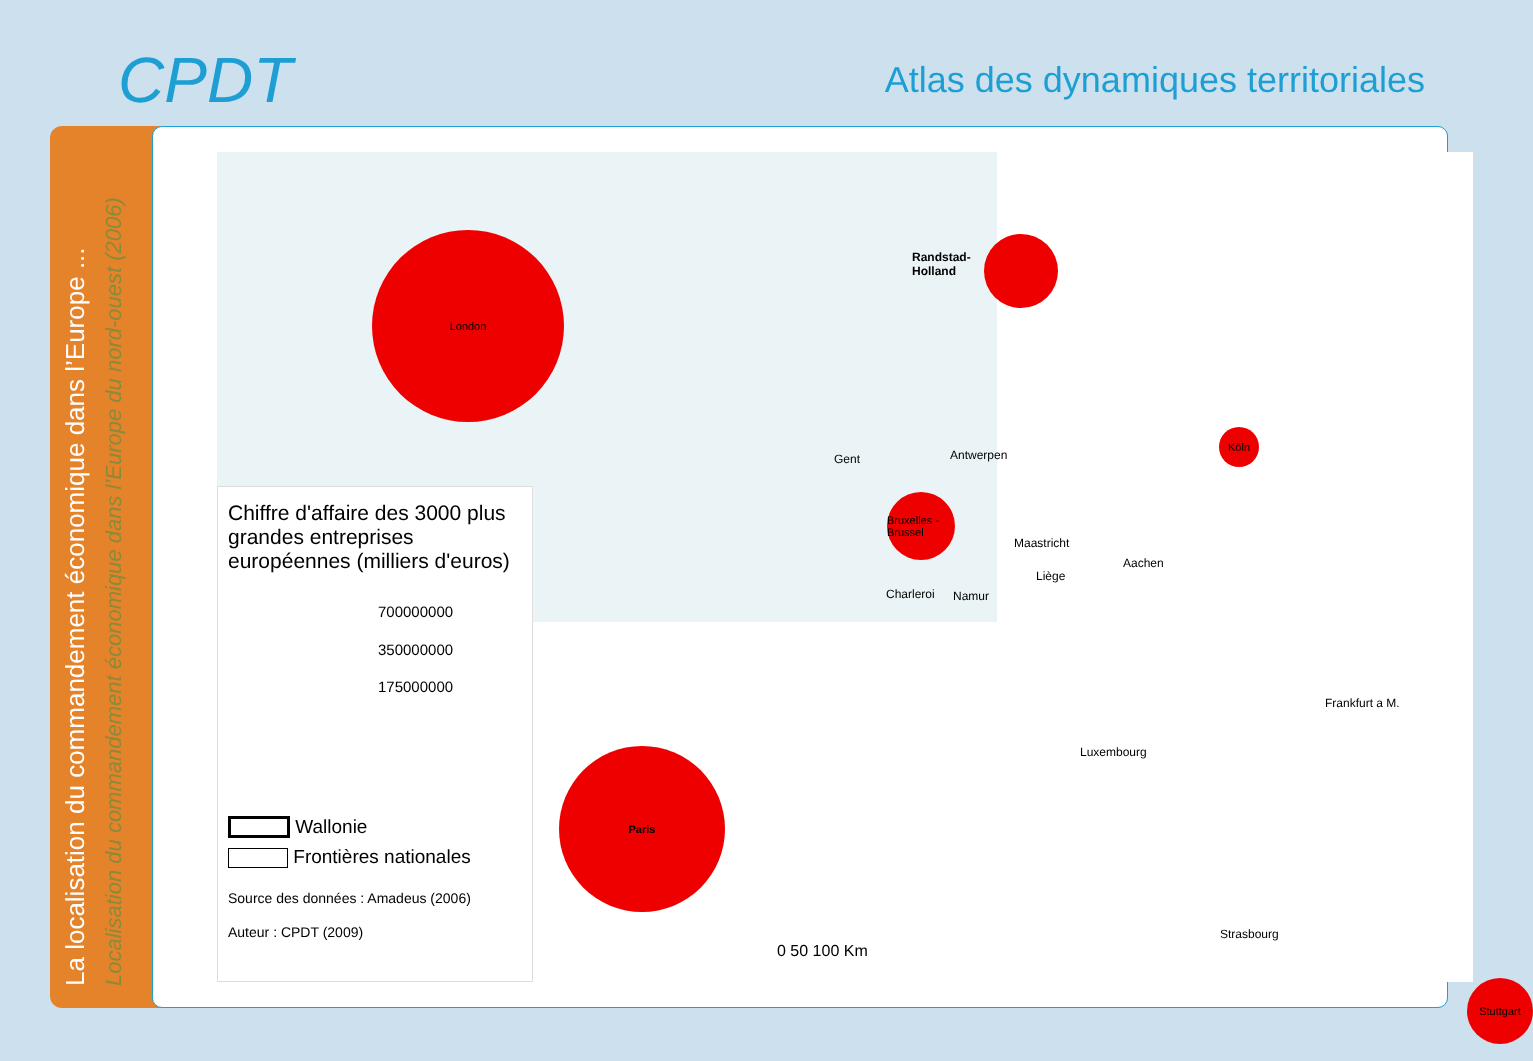CPDT
Atlas des dynamiques territoriales
La localisation du commandement économique dans l’Europe ...
Localisation du commandement économique dans l’Europe du nord-ouest (2006)
London
Paris
Bruxelles - Brussel
Köln
Stuttgart
Randstad-
Holland
Gent Antwerpen
Maastricht
Aachen
Liège
Charleroi Namur
Luxembourg
Frankfurt a M.
Strasbourg
0 50 100 Km
Chiffre d'affaire des 3000 plus grandes entreprises européennes (milliers d'euros)
700000000
350000000
175000000
Wallonie
Frontières nationales
Source des données : Amadeus (2006)
Auteur : CPDT (2009)